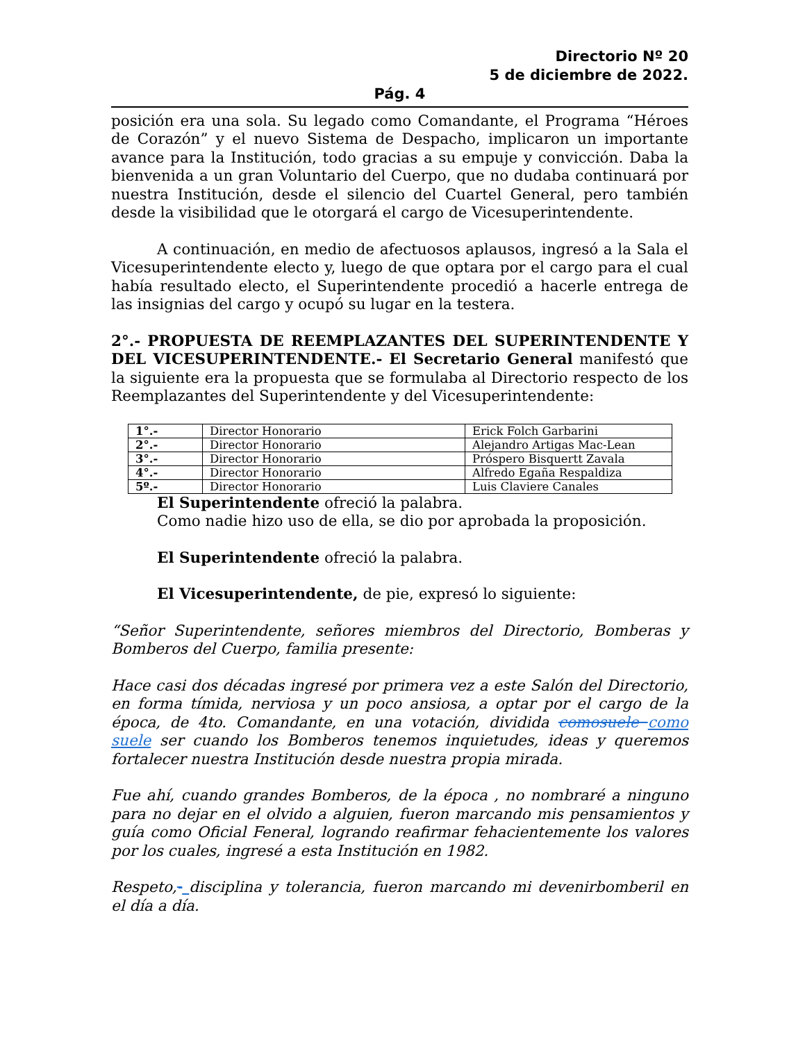Directorio Nº 20
5 de diciembre de 2022.
Pág. 4
posición era una sola. Su legado como Comandante, el Programa “Héroes de Corazón” y el nuevo Sistema de Despacho, implicaron un importante avance para la Institución, todo gracias a su empuje y convicción. Daba la bienvenida a un gran Voluntario del Cuerpo, que no dudaba continuará por nuestra Institución, desde el silencio del Cuartel General, pero también desde la visibilidad que le otorgará el cargo de Vicesuperintendente.
A continuación, en medio de afectuosos aplausos, ingresó a la Sala el Vicesuperintendente electo y, luego de que optara por el cargo para el cual había resultado electo, el Superintendente procedió a hacerle entrega de las insignias del cargo y ocupó su lugar en la testera.
2°.- PROPUESTA DE REEMPLAZANTES DEL SUPERINTENDENTE Y DEL VICESUPERINTENDENTE.- El Secretario General manifestó que la siguiente era la propuesta que se formulaba al Directorio respecto de los Reemplazantes del Superintendente y del Vicesuperintendente:
| 1°.- | Director Honorario | Erick Folch Garbarini |
| 2°.- | Director Honorario | Alejandro Artigas Mac-Lean |
| 3°.- | Director Honorario | Próspero Bisquertt Zavala |
| 4°.- | Director Honorario | Alfredo Egaña Respaldiza |
| 5º.- | Director Honorario | Luis Claviere Canales |
El Superintendente ofreció la palabra.
Como nadie hizo uso de ella, se dio por aprobada la proposición.
El Superintendente ofreció la palabra.
El Vicesuperintendente, de pie, expresó lo siguiente:
“Señor Superintendente, señores miembros del Directorio, Bomberas y Bomberos del Cuerpo, familia presente:
Hace casi dos décadas ingresé por primera vez a este Salón del Directorio, en forma tímida, nerviosa y un poco ansiosa, a optar por el cargo de la época, de 4to. Comandante, en una votación, dividida comosuele como suele ser cuando los Bomberos tenemos inquietudes, ideas y queremos fortalecer nuestra Institución desde nuestra propia mirada.
Fue ahí, cuando grandes Bomberos, de la época , no nombraré a ninguno para no dejar en el olvido a alguien, fueron marcando mis pensamientos y guía como Oficial Feneral, logrando reafirmar fehacientemente los valores por los cuales, ingresé a esta Institución en 1982.
Respeto,- disciplina y tolerancia, fueron marcando mi devenirbomberil en el día a día.